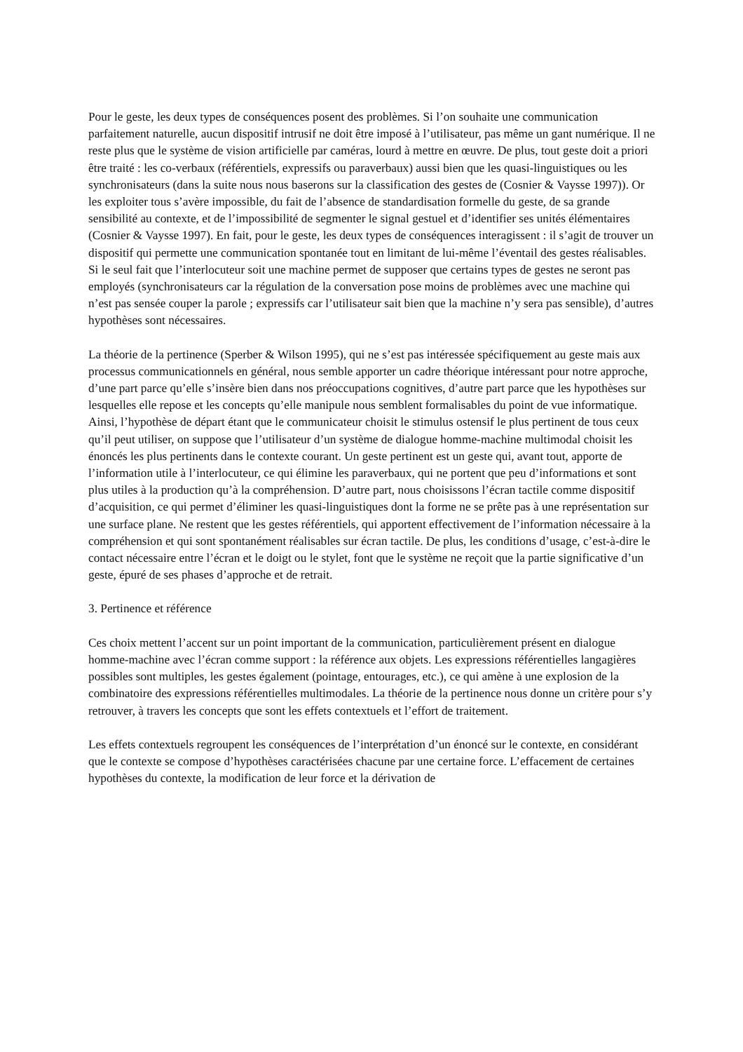Pour le geste, les deux types de conséquences posent des problèmes. Si l’on souhaite une communication parfaitement naturelle, aucun dispositif intrusif ne doit être imposé à l’utilisateur, pas même un gant numérique. Il ne reste plus que le système de vision artificielle par caméras, lourd à mettre en œuvre. De plus, tout geste doit a priori être traité : les co-verbaux (référentiels, expressifs ou paraverbaux) aussi bien que les quasi-linguistiques ou les synchronisateurs (dans la suite nous nous baserons sur la classification des gestes de (Cosnier & Vaysse 1997)). Or les exploiter tous s’avère impossible, du fait de l’absence de standardisation formelle du geste, de sa grande sensibilité au contexte, et de l’impossibilité de segmenter le signal gestuel et d’identifier ses unités élémentaires (Cosnier & Vaysse 1997). En fait, pour le geste, les deux types de conséquences interagissent : il s’agit de trouver un dispositif qui permette une communication spontanée tout en limitant de lui-même l’éventail des gestes réalisables. Si le seul fait que l’interlocuteur soit une machine permet de supposer que certains types de gestes ne seront pas employés (synchronisateurs car la régulation de la conversation pose moins de problèmes avec une machine qui n’est pas sensée couper la parole ; expressifs car l’utilisateur sait bien que la machine n’y sera pas sensible), d’autres hypothèses sont nécessaires.
La théorie de la pertinence (Sperber & Wilson 1995), qui ne s’est pas intéressée spécifiquement au geste mais aux processus communicationnels en général, nous semble apporter un cadre théorique intéressant pour notre approche, d’une part parce qu’elle s’insère bien dans nos préoccupations cognitives, d’autre part parce que les hypothèses sur lesquelles elle repose et les concepts qu’elle manipule nous semblent formalisables du point de vue informatique. Ainsi, l’hypothèse de départ étant que le communicateur choisit le stimulus ostensif le plus pertinent de tous ceux qu’il peut utiliser, on suppose que l’utilisateur d’un système de dialogue homme-machine multimodal choisit les énoncés les plus pertinents dans le contexte courant. Un geste pertinent est un geste qui, avant tout, apporte de l’information utile à l’interlocuteur, ce qui élimine les paraverbaux, qui ne portent que peu d’informations et sont plus utiles à la production qu’à la compréhension. D’autre part, nous choisissons l’écran tactile comme dispositif d’acquisition, ce qui permet d’éliminer les quasi-linguistiques dont la forme ne se prête pas à une représentation sur une surface plane. Ne restent que les gestes référentiels, qui apportent effectivement de l’information nécessaire à la compréhension et qui sont spontanément réalisables sur écran tactile. De plus, les conditions d’usage, c’est-à-dire le contact nécessaire entre l’écran et le doigt ou le stylet, font que le système ne reçoit que la partie significative d’un geste, épuré de ses phases d’approche et de retrait.
3. Pertinence et référence
Ces choix mettent l’accent sur un point important de la communication, particulièrement présent en dialogue homme-machine avec l’écran comme support : la référence aux objets. Les expressions référentielles langagières possibles sont multiples, les gestes également (pointage, entourages, etc.), ce qui amène à une explosion de la combinatoire des expressions référentielles multimodales. La théorie de la pertinence nous donne un critère pour s’y retrouver, à travers les concepts que sont les effets contextuels et l’effort de traitement.
Les effets contextuels regroupent les conséquences de l’interprétation d’un énoncé sur le contexte, en considérant que le contexte se compose d’hypothèses caractérisées chacune par une certaine force. L’effacement de certaines hypothèses du contexte, la modification de leur force et la dérivation de